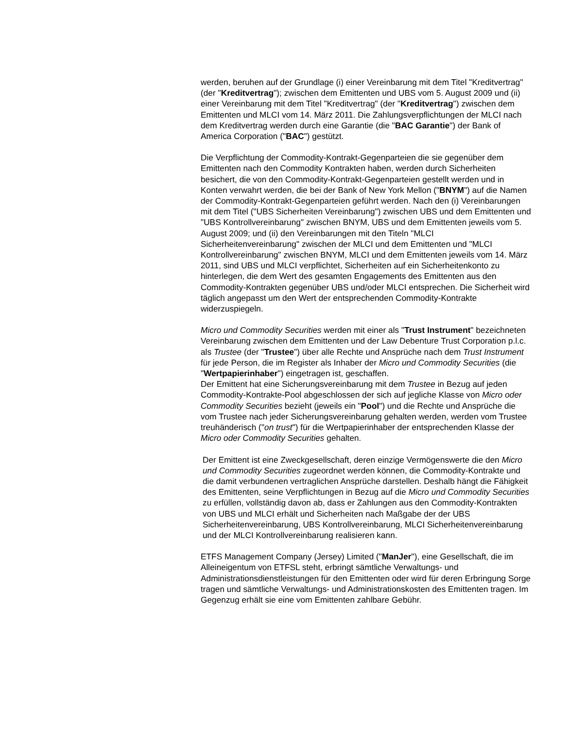werden, beruhen auf der Grundlage (i) einer Vereinbarung mit dem Titel "Kreditvertrag" (der "Kreditvertrag"); zwischen dem Emittenten und UBS vom 5. August 2009 und (ii) einer Vereinbarung mit dem Titel "Kreditvertrag" (der "Kreditvertrag") zwischen dem Emittenten und MLCI vom 14. März 2011. Die Zahlungsverpflichtungen der MLCI nach dem Kreditvertrag werden durch eine Garantie (die "BAC Garantie") der Bank of America Corporation ("BAC") gestützt.
Die Verpflichtung der Commodity-Kontrakt-Gegenparteien die sie gegenüber dem Emittenten nach den Commodity Kontrakten haben, werden durch Sicherheiten besichert, die von den Commodity-Kontrakt-Gegenparteien gestellt werden und in Konten verwahrt werden, die bei der Bank of New York Mellon ("BNYM") auf die Namen der Commodity-Kontrakt-Gegenparteien geführt werden. Nach den (i) Vereinbarungen mit dem Titel ("UBS Sicherheiten Vereinbarung") zwischen UBS und dem Emittenten und "UBS Kontrollvereinbarung" zwischen BNYM, UBS und dem Emittenten jeweils vom 5. August 2009; und (ii) den Vereinbarungen mit den Titeln "MLCI Sicherheitenvereinbarung" zwischen der MLCI und dem Emittenten und "MLCI Kontrollvereinbarung" zwischen BNYM, MLCI und dem Emittenten jeweils vom 14. März 2011, sind UBS und MLCI verpflichtet, Sicherheiten auf ein Sicherheitenkonto zu hinterlegen, die dem Wert des gesamten Engagements des Emittenten aus den Commodity-Kontrakten gegenüber UBS und/oder MLCI entsprechen. Die Sicherheit wird täglich angepasst um den Wert der entsprechenden Commodity-Kontrakte widerzuspiegeln.
Micro und Commodity Securities werden mit einer als "Trust Instrument" bezeichneten Vereinbarung zwischen dem Emittenten und der Law Debenture Trust Corporation p.l.c. als Trustee (der "Trustee") über alle Rechte und Ansprüche nach dem Trust Instrument für jede Person, die im Register als Inhaber der Micro und Commodity Securities (die "Wertpapierinhaber") eingetragen ist, geschaffen.
Der Emittent hat eine Sicherungsvereinbarung mit dem Trustee in Bezug auf jeden Commodity-Kontrakte-Pool abgeschlossen der sich auf jegliche Klasse von Micro oder Commodity Securities bezieht (jeweils ein "Pool") und die Rechte und Ansprüche die vom Trustee nach jeder Sicherungsvereinbarung gehalten werden, werden vom Trustee treuhänderisch ("on trust") für die Wertpapierinhaber der entsprechenden Klasse der Micro oder Commodity Securities gehalten.
Der Emittent ist eine Zweckgesellschaft, deren einzige Vermögenswerte die den Micro und Commodity Securities zugeordnet werden können, die Commodity-Kontrakte und die damit verbundenen vertraglichen Ansprüche darstellen. Deshalb hängt die Fähigkeit des Emittenten, seine Verpflichtungen in Bezug auf die Micro und Commodity Securities zu erfüllen, vollständig davon ab, dass er Zahlungen aus den Commodity-Kontrakten von UBS und MLCI erhält und Sicherheiten nach Maßgabe der der UBS Sicherheitenvereinbarung, UBS Kontrollvereinbarung, MLCI Sicherheitenvereinbarung und der MLCI Kontrollvereinbarung realisieren kann.
ETFS Management Company (Jersey) Limited ("ManJer"), eine Gesellschaft, die im Alleineigentum von ETFSL steht, erbringt sämtliche Verwaltungs- und Administrationsdienstleistungen für den Emittenten oder wird für deren Erbringung Sorge tragen und sämtliche Verwaltungs- und Administrationskosten des Emittenten tragen. Im Gegenzug erhält sie eine vom Emittenten zahlbare Gebühr.